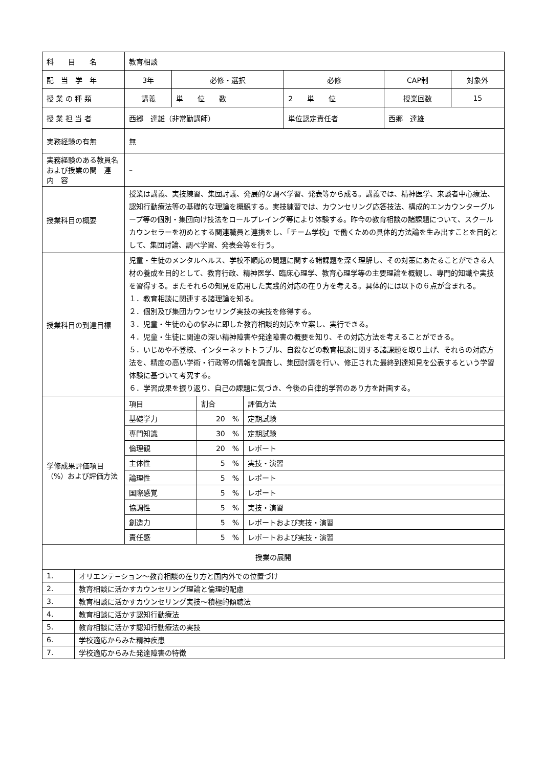| 科 目 名 | 教育相談 | | | | |
| 配 当 学 年 | 3年 | 必修・選択 | 必修 | CAP制 | 対象外 |
| 授 業 の 種 類 | 講義 | 単 位 数 | 2 単 位 | 授業回数 | 15 |
| 授 業 担 当 者 | 西郷 達雄（非常勤講師） | | 単位認定責任者 | 西郷 達雄 | |
| 実務経験の有無 | 無 | | | | |
| 実務経験のある教員名および授業の関 連 内 容 | – | | | | |
| 授業科目の概要 | 授業は講義、実技練習、集団討議、発展的な調べ学習、発表等から成る。講義では、精神医学、来談者中心療法、認知行動療法等の基礎的な理論を概観する。実技練習では、カウンセリング応答技法、構成的エンカウンターグループ等の個別・集団向け技法をロールプレイング等により体験する。昨今の教育相談の諸課題について、スクールカウンセラーを初めとする関連職員と連携をし、「チーム学校」で働くための具体的方法論を生み出すことを目的として、集団討論、調べ学習、発表会等を行う。 | | | | |
| 授業科目の到達目標 | 児童・生徒のメンタルヘルス、学校不順応の問題に関する諸課題を深く理解し、その対策にあたることができる人材の養成を目的として、教育行政、精神医学、臨床心理学、教育心理学等の主要理論を概観し、専門的知識や実技を習得する。またそれらの知見を応用した実践的対応の在り方を考える。具体的には以下の６点が含まれる。 １．教育相談に関連する諸理論を知る。 ２．個別及び集団カウンセリング実技の実技を修得する。 ３．児童・生徒の心の悩みに即した教育相談的対応を立案し、実行できる。 ４．児童・生徒に関連の深い精神障害や発達障害の概要を知り、その対応方法を考えることができる。 ５．いじめや不登校、インターネットトラブル、自殺などの教育相談に関する諸課題を取り上げ、それらの対応方法を、精度の高い学術・行政等の情報を調査し、集団討議を行い、修正された最終到達知見を公表するという学習体験に基づいて考究する。 ６．学習成果を振り返り、自己の課題に気づき、今後の自律的学習のあり方を計画する。 | | | | |
| 学修成果評価項目（%）および評価方法 | / 項目 / 割合 / 評価方法 / / 基礎学力 / 20 % / 定期試験 / / 専門知識 / 30 % / 定期試験 / / 倫理観 / 20 % / レポート / / 主体性 / 5 % / 実技・演習 / / 論理性 / 5 % / レポート / / 国際感覚 / 5 % / レポート / / 協調性 / 5 % / 実技・演習 / / 創造力 / 5 % / レポートおよび実技・演習 / / 責任感 / 5 % / レポートおよび実技・演習 / | | | | |
| 授業の展開 | |
| 1. | オリエンテ−ション〜教育相談の在り方と国内外での位置づけ |
| 2. | 教育相談に活かすカウンセリング理論と倫理的配慮 |
| 3. | 教育相談に活かすカウンセリング実技〜積極的傾聴法 |
| 4. | 教育相談に活かす認知行動療法 |
| 5. | 教育相談に活かす認知行動療法の実技 |
| 6. | 学校適応からみた精神疾患 |
| 7. | 学校適応からみた発達障害の特徴 |